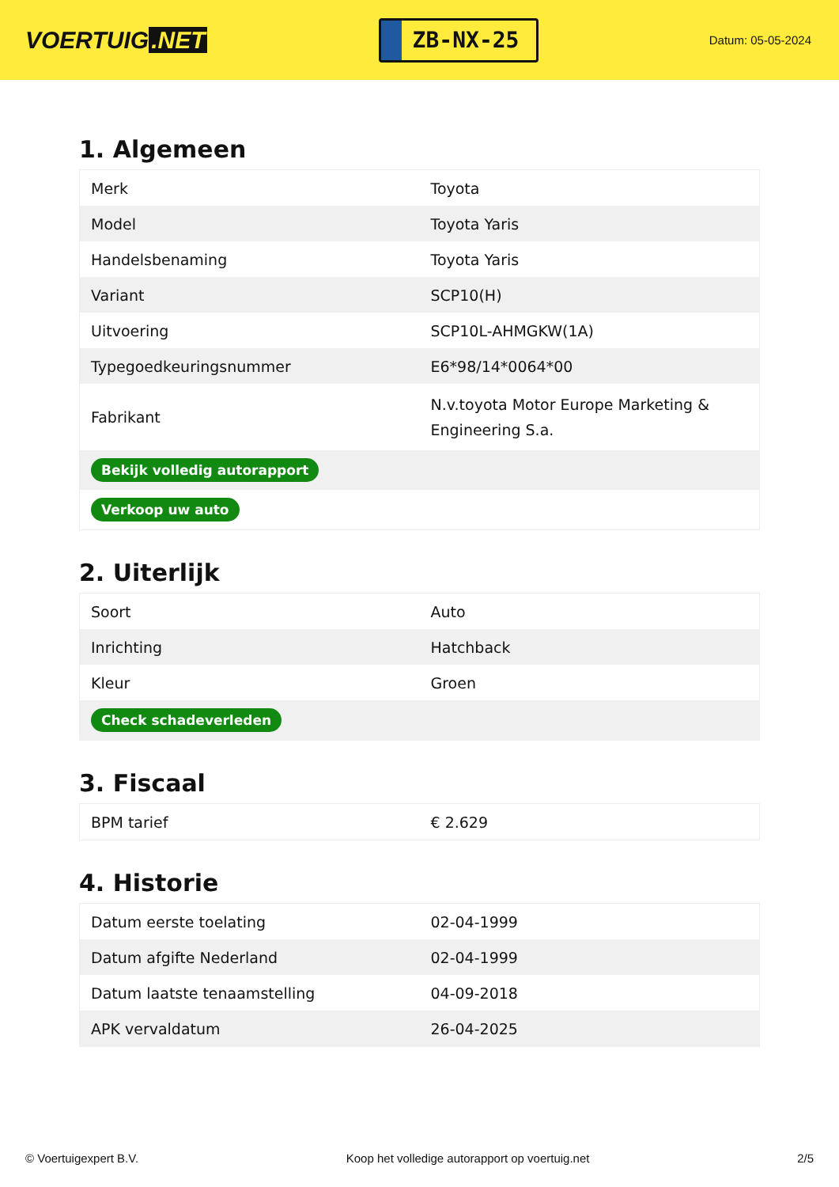VOERTUIG.NET
ZB-NX-25
Datum: 05-05-2024
1. Algemeen
| Merk | Toyota |
| Model | Toyota Yaris |
| Handelsbenaming | Toyota Yaris |
| Variant | SCP10(H) |
| Uitvoering | SCP10L-AHMGKW(1A) |
| Typegoedkeuringsnummer | E6*98/14*0064*00 |
| Fabrikant | N.v.toyota Motor Europe Marketing & Engineering S.a. |
| Bekijk volledig autorapport | |
| Verkoop uw auto | |
2. Uiterlijk
| Soort | Auto |
| Inrichting | Hatchback |
| Kleur | Groen |
| Check schadeverleden | |
3. Fiscaal
| BPM tarief | € 2.629 |
4. Historie
| Datum eerste toelating | 02-04-1999 |
| Datum afgifte Nederland | 02-04-1999 |
| Datum laatste tenaamstelling | 04-09-2018 |
| APK vervaldatum | 26-04-2025 |
© Voertuigexpert B.V. Koop het volledige autorapport op voertuig.net 2/5